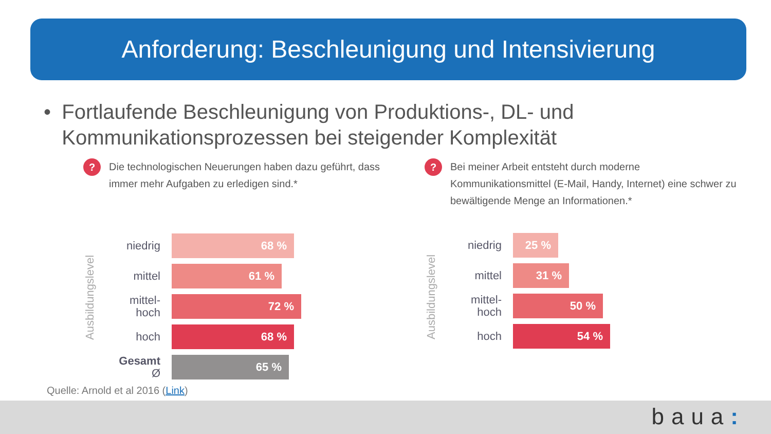Anforderung: Beschleunigung und Intensivierung
• Fortlaufende Beschleunigung von Produktions-, DL- und Kommunikationsprozessen bei steigender Komplexität
?
Die technologischen Neuerungen haben dazu geführt, dass immer mehr Aufgaben zu erledigen sind.*
Ausbildungslevel
niedrig
68 %
mittel
61 %
mittel-
hoch
72 %
hoch
68 %
Gesamt Ø
65 %
?
Bei meiner Arbeit entsteht durch moderne Kommunikationsmittel (E-Mail, Handy, Internet) eine schwer zu bewältigende Menge an Informationen.*
Ausbildungslevel
niedrig
25 %
mittel
31 %
mittel-
hoch
50 %
hoch
54 %
Quelle: Arnold et al 2016 (Link)
baua: